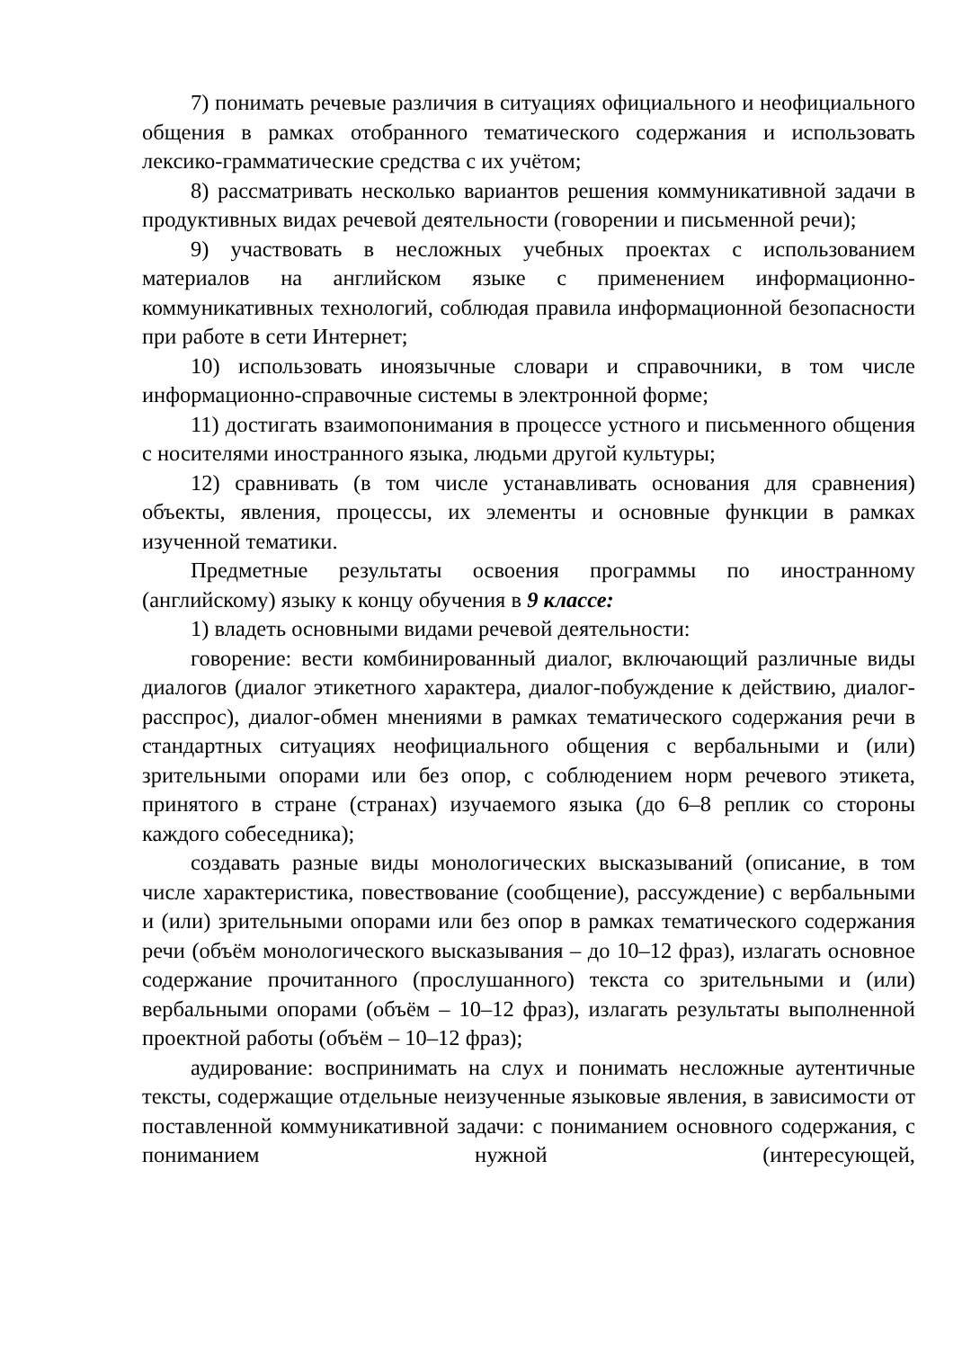7) понимать речевые различия в ситуациях официального и неофициального общения в рамках отобранного тематического содержания и использовать лексико-грамматические средства с их учётом;
8) рассматривать несколько вариантов решения коммуникативной задачи в продуктивных видах речевой деятельности (говорении и письменной речи);
9) участвовать в несложных учебных проектах с использованием материалов на английском языке с применением информационно-коммуникативных технологий, соблюдая правила информационной безопасности при работе в сети Интернет;
10) использовать иноязычные словари и справочники, в том числе информационно-справочные системы в электронной форме;
11) достигать взаимопонимания в процессе устного и письменного общения с носителями иностранного языка, людьми другой культуры;
12) сравнивать (в том числе устанавливать основания для сравнения) объекты, явления, процессы, их элементы и основные функции в рамках изученной тематики.
Предметные результаты освоения программы по иностранному (английскому) языку к концу обучения в 9 классе:
1) владеть основными видами речевой деятельности:
говорение: вести комбинированный диалог, включающий различные виды диалогов (диалог этикетного характера, диалог-побуждение к действию, диалог-расспрос), диалог-обмен мнениями в рамках тематического содержания речи в стандартных ситуациях неофициального общения с вербальными и (или) зрительными опорами или без опор, с соблюдением норм речевого этикета, принятого в стране (странах) изучаемого языка (до 6–8 реплик со стороны каждого собеседника);
создавать разные виды монологических высказываний (описание, в том числе характеристика, повествование (сообщение), рассуждение) с вербальными и (или) зрительными опорами или без опор в рамках тематического содержания речи (объём монологического высказывания – до 10–12 фраз), излагать основное содержание прочитанного (прослушанного) текста со зрительными и (или) вербальными опорами (объём – 10–12 фраз), излагать результаты выполненной проектной работы (объём – 10–12 фраз);
аудирование: воспринимать на слух и понимать несложные аутентичные тексты, содержащие отдельные неизученные языковые явления, в зависимости от поставленной коммуникативной задачи: с пониманием основного содержания, с пониманием нужной (интересующей,